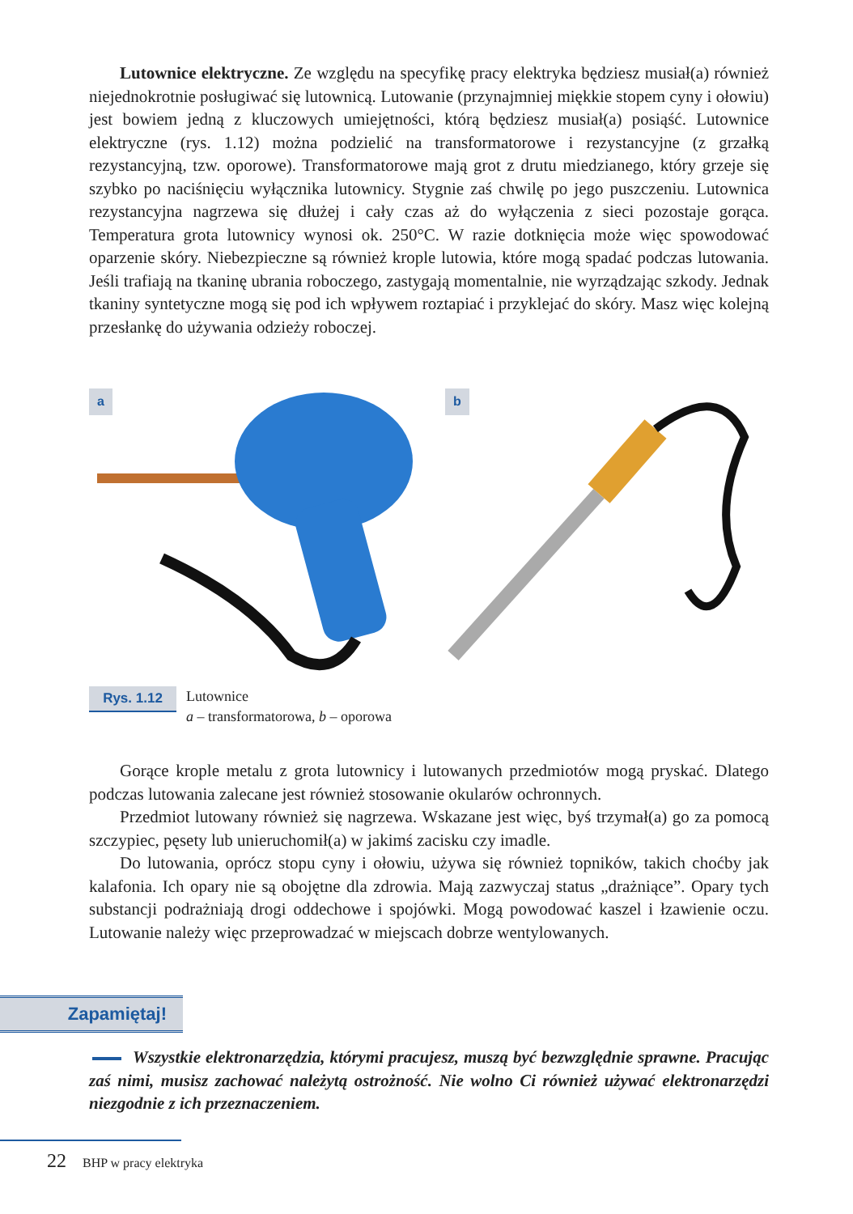Lutownice elektryczne. Ze względu na specyfikę pracy elektryka będziesz musiał(a) również niejednokrotnie posługiwać się lutownicą. Lutowanie (przynajmniej miękkie stopem cyny i ołowiu) jest bowiem jedną z kluczowych umiejętności, którą będziesz musiał(a) posiąść. Lutownice elektryczne (rys. 1.12) można podzielić na transformatorowe i rezystancyjne (z grzałką rezystancyjną, tzw. oporowe). Transformatorowe mają grot z drutu miedzianego, który grzeje się szybko po naciśnięciu wyłącznika lutownicy. Stygnie zaś chwilę po jego puszczeniu. Lutownica rezystancyjna nagrzewa się dłużej i cały czas aż do wyłączenia z sieci pozostaje gorąca. Temperatura grota lutownicy wynosi ok. 250°C. W razie dotknięcia może więc spowodować oparzenie skóry. Niebezpieczne są również krople lutowia, które mogą spadać podczas lutowania. Jeśli trafiają na tkaninę ubrania roboczego, zastygają momentalnie, nie wyrządzając szkody. Jednak tkaniny syntetyczne mogą się pod ich wpływem roztapiać i przyklejać do skóry. Masz więc kolejną przesłankę do używania odzieży roboczej.
a
b
Rys. 1.12
Lutownice
a – transformatorowa, b – oporowa
Gorące krople metalu z grota lutownicy i lutowanych przedmiotów mogą pryskać. Dlatego podczas lutowania zalecane jest również stosowanie okularów ochronnych.
Przedmiot lutowany również się nagrzewa. Wskazane jest więc, byś trzymał(a) go za pomocą szczypiec, pęsety lub unieruchomił(a) w jakimś zacisku czy imadle.
Do lutowania, oprócz stopu cyny i ołowiu, używa się również topników, takich choćby jak kalafonia. Ich opary nie są obojętne dla zdrowia. Mają zazwyczaj status „drażniące”. Opary tych substancji podrażniają drogi oddechowe i spojówki. Mogą powodować kaszel i łzawienie oczu. Lutowanie należy więc przeprowadzać w miejscach dobrze wentylowanych.
Zapamiętaj!
Wszystkie elektronarzędzia, którymi pracujesz, muszą być bezwzględnie sprawne. Pracując zaś nimi, musisz zachować należytą ostrożność. Nie wolno Ci również używać elektronarzędzi niezgodnie z ich przeznaczeniem.
22 BHP w pracy elektryka